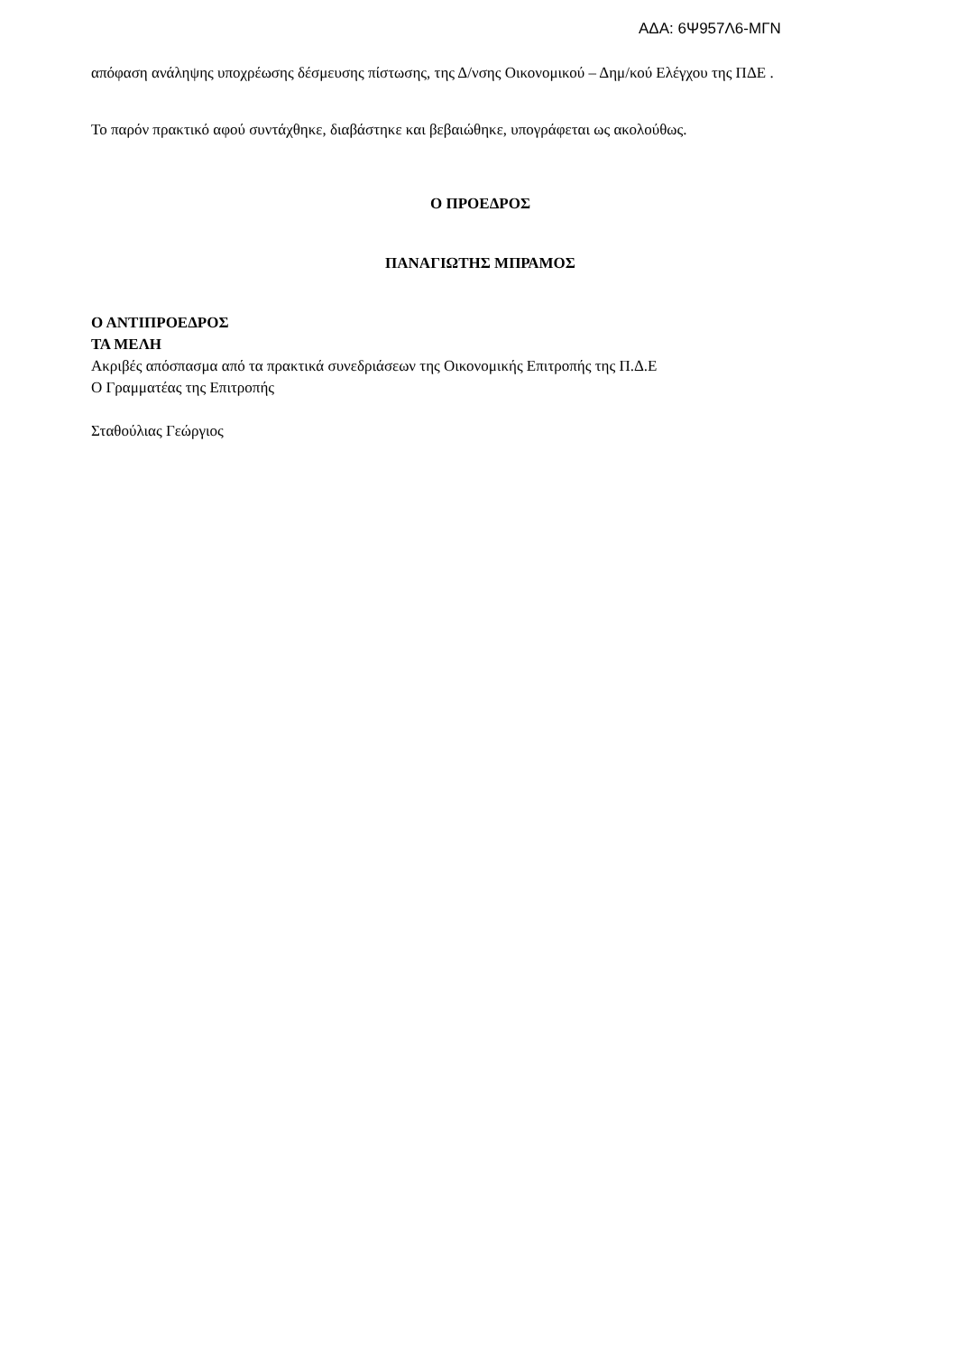ΑΔΑ: 6Ψ957Λ6-ΜΓΝ
απόφαση ανάληψης υποχρέωσης δέσμευσης πίστωσης, της Δ/νσης Οικονομικού – Δημ/κού Ελέγχου της ΠΔΕ .
Το παρόν πρακτικό αφού συντάχθηκε, διαβάστηκε και βεβαιώθηκε, υπογράφεται ως ακολούθως.
Ο ΠΡΟΕΔΡΟΣ
ΠΑΝΑΓΙΩΤΗΣ ΜΠΡΑΜΟΣ
Ο ΑΝΤΙΠΡΟΕΔΡΟΣ
ΤΑ ΜΕΛΗ
Ακριβές απόσπασμα από τα πρακτικά συνεδριάσεων της Οικονομικής Επιτροπής της Π.Δ.Ε
Ο Γραμματέας της Επιτροπής
Σταθούλιας Γεώργιος